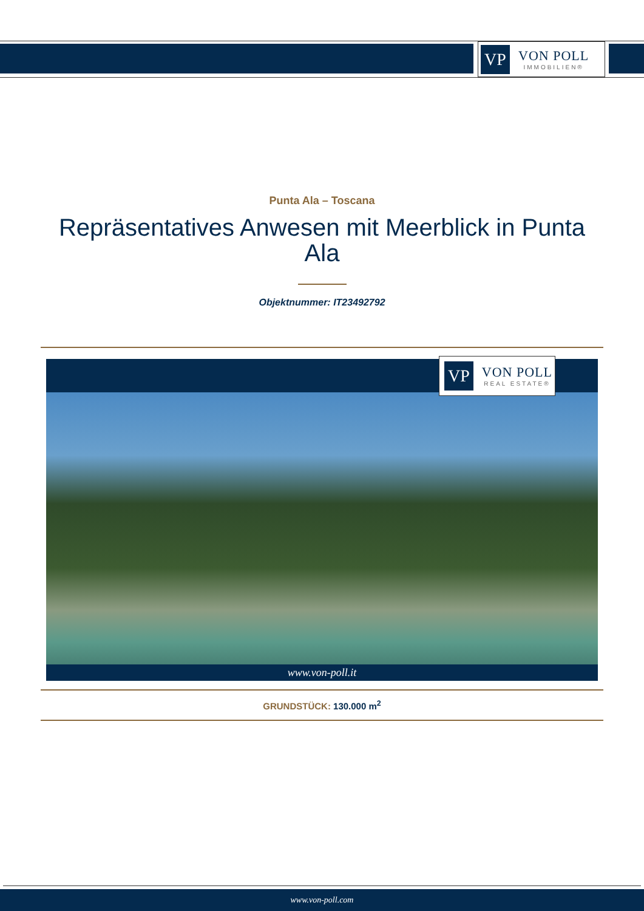VP
VON POLL
IMMOBILIEN®
Punta Ala – Toscana
Repräsentatives Anwesen mit Meerblick in Punta Ala
Objektnummer: IT23492792
VP
VON POLL
REAL ESTATE®
www.von-poll.it
GRUNDSTÜCK: 130.000 m<sup>2</sup>
www.von-poll.com